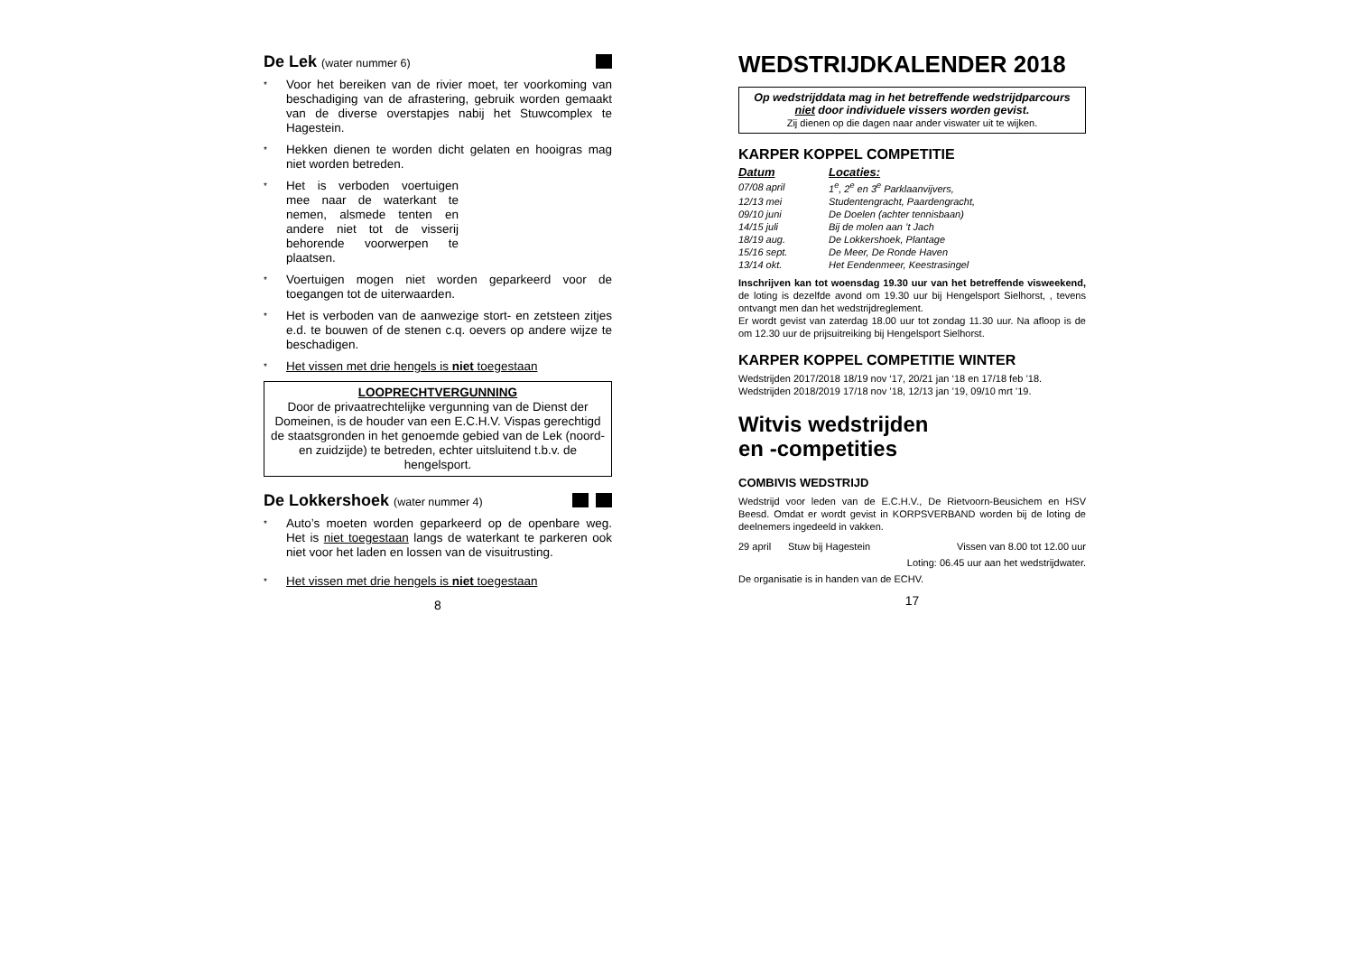De Lek (water nummer 6)
* Voor het bereiken van de rivier moet, ter voorkoming van beschadiging van de afrastering, gebruik worden gemaakt van de diverse overstapjes nabij het Stuwcomplex te Hagestein.
* Hekken dienen te worden dicht gelaten en hooigras mag niet worden betreden.
* Het is verboden voertuigen mee naar de waterkant te nemen, alsmede tenten en andere niet tot de visserij behorende voorwerpen te plaatsen.
* Voertuigen mogen niet worden geparkeerd voor de toegangen tot de uiterwaarden.
* Het is verboden van de aanwezige stort- en zetsteen zitjes e.d. te bouwen of de stenen c.q. oevers op andere wijze te beschadigen.
* Het vissen met drie hengels is niet toegestaan
LOOPRECHTVERGUNNING
Door de privaatrechtelijke vergunning van de Dienst der Domeinen, is de houder van een E.C.H.V. Vispas gerechtigd de staatsgronden in het genoemde gebied van de Lek (noord- en zuidzijde) te betreden, echter uitsluitend t.b.v. de hengelsport.
De Lokkershoek (water nummer 4)
* Auto’s moeten worden geparkeerd op de openbare weg. Het is niet toegestaan langs de waterkant te parkeren ook niet voor het laden en lossen van de visuitrusting.
* Het vissen met drie hengels is niet toegestaan
8
WEDSTRIJDKALENDER 2018
Op wedstrijddata mag in het betreffende wedstrijdparcours niet door individuele vissers worden gevist.
Zij dienen op die dagen naar ander viswater uit te wijken.
KARPER KOPPEL COMPETITIE
| Datum | Locaties: |
| 07/08 april | 1<sup>e</sup>, 2<sup>e</sup> en 3<sup>e</sup> Parklaanvijvers, |
| 12/13 mei | Studentengracht, Paardengracht, |
| 09/10 juni | De Doelen (achter tennisbaan) |
| 14/15 juli | Bij de molen aan ’t Jach |
| 18/19 aug. | De Lokkershoek, Plantage |
| 15/16 sept. | De Meer, De Ronde Haven |
| 13/14 okt. | Het Eendenmeer, Keestrasingel |
Inschrijven kan tot woensdag 19.30 uur van het betreffende visweekend, de loting is dezelfde avond om 19.30 uur bij Hengelsport Sielhorst, , tevens ontvangt men dan het wedstrijdreglement.
Er wordt gevist van zaterdag 18.00 uur tot zondag 11.30 uur. Na afloop is de om 12.30 uur de prijsuitreiking bij Hengelsport Sielhorst.
KARPER KOPPEL COMPETITIE WINTER
Wedstrijden 2017/2018 18/19 nov ‘17, 20/21 jan ‘18 en 17/18 feb ’18.
Wedstrijden 2018/2019 17/18 nov ’18, 12/13 jan ’19, 09/10 mrt ’19.
Witvis wedstrijden
en -competities
COMBIVIS WEDSTRIJD
Wedstrijd voor leden van de E.C.H.V., De Rietvoorn-Beusichem en HSV Beesd. Omdat er wordt gevist in KORPSVERBAND worden bij de loting de deelnemers ingedeeld in vakken.
29 april Stuw bij Hagestein Vissen van 8.00 tot 12.00 uur
Loting: 06.45 uur aan het wedstrijdwater.
De organisatie is in handen van de ECHV.
17